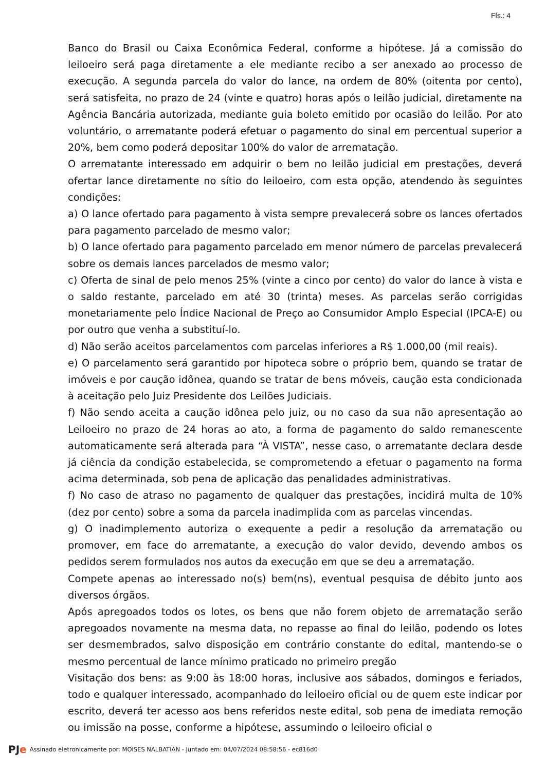Fls.: 4
Banco do Brasil ou Caixa Econômica Federal, conforme a hipótese. Já a comissão do leiloeiro será paga diretamente a ele mediante recibo a ser anexado ao processo de execução. A segunda parcela do valor do lance, na ordem de 80% (oitenta por cento), será satisfeita, no prazo de 24 (vinte e quatro) horas após o leilão judicial, diretamente na Agência Bancária autorizada, mediante guia boleto emitido por ocasião do leilão. Por ato voluntário, o arrematante poderá efetuar o pagamento do sinal em percentual superior a 20%, bem como poderá depositar 100% do valor de arrematação.
O arrematante interessado em adquirir o bem no leilão judicial em prestações, deverá ofertar lance diretamente no sítio do leiloeiro, com esta opção, atendendo às seguintes condições:
a) O lance ofertado para pagamento à vista sempre prevalecerá sobre os lances ofertados para pagamento parcelado de mesmo valor;
b) O lance ofertado para pagamento parcelado em menor número de parcelas prevalecerá sobre os demais lances parcelados de mesmo valor;
c) Oferta de sinal de pelo menos 25% (vinte a cinco por cento) do valor do lance à vista e o saldo restante, parcelado em até 30 (trinta) meses. As parcelas serão corrigidas monetariamente pelo Índice Nacional de Preço ao Consumidor Amplo Especial (IPCA-E) ou por outro que venha a substituí-lo.
d) Não serão aceitos parcelamentos com parcelas inferiores a R$ 1.000,00 (mil reais).
e) O parcelamento será garantido por hipoteca sobre o próprio bem, quando se tratar de imóveis e por caução idônea, quando se tratar de bens móveis, caução esta condicionada à aceitação pelo Juiz Presidente dos Leilões Judiciais.
f) Não sendo aceita a caução idônea pelo juiz, ou no caso da sua não apresentação ao Leiloeiro no prazo de 24 horas ao ato, a forma de pagamento do saldo remanescente automaticamente será alterada para “À VISTA”, nesse caso, o arrematante declara desde já ciência da condição estabelecida, se comprometendo a efetuar o pagamento na forma acima determinada, sob pena de aplicação das penalidades administrativas.
f) No caso de atraso no pagamento de qualquer das prestações, incidirá multa de 10% (dez por cento) sobre a soma da parcela inadimplida com as parcelas vincendas.
g) O inadimplemento autoriza o exequente a pedir a resolução da arrematação ou promover, em face do arrematante, a execução do valor devido, devendo ambos os pedidos serem formulados nos autos da execução em que se deu a arrematação.
Compete apenas ao interessado no(s) bem(ns), eventual pesquisa de débito junto aos diversos órgãos.
Após apregoados todos os lotes, os bens que não forem objeto de arrematação serão apregoados novamente na mesma data, no repasse ao final do leilão, podendo os lotes ser desmembrados, salvo disposição em contrário constante do edital, mantendo-se o mesmo percentual de lance mínimo praticado no primeiro pregão
Visitação dos bens: as 9:00 às 18:00 horas, inclusive aos sábados, domingos e feriados, todo e qualquer interessado, acompanhado do leiloeiro oficial ou de quem este indicar por escrito, deverá ter acesso aos bens referidos neste edital, sob pena de imediata remoção ou imissão na posse, conforme a hipótese, assumindo o leiloeiro oficial o
PJe Assinado eletronicamente por: MOISES NALBATIAN - Juntado em: 04/07/2024 08:58:56 - ec816d0